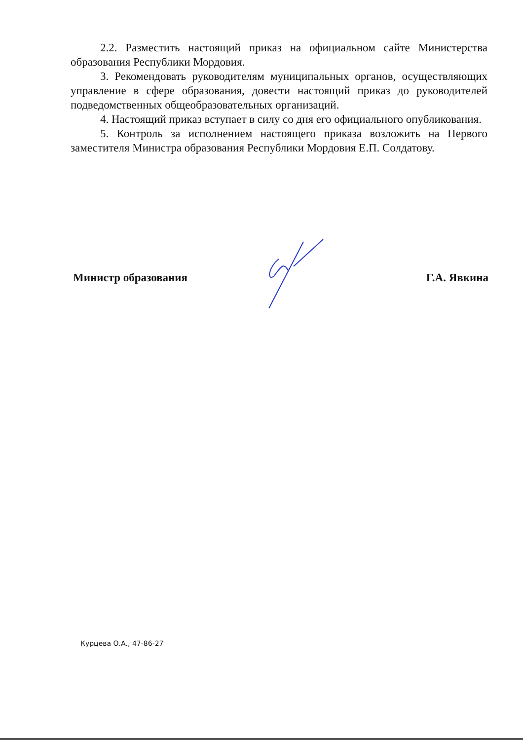2.2. Разместить настоящий приказ на официальном сайте Министерства образования Республики Мордовия.
3. Рекомендовать руководителям муниципальных органов, осуществляющих управление в сфере образования, довести настоящий приказ до руководителей подведомственных общеобразовательных организаций.
4. Настоящий приказ вступает в силу со дня его официального опубликования.
5. Контроль за исполнением настоящего приказа возложить на Первого заместителя Министра образования Республики Мордовия Е.П. Солдатову.
Министр образования Г.А. Явкина
Курцева О.А., 47-86-27